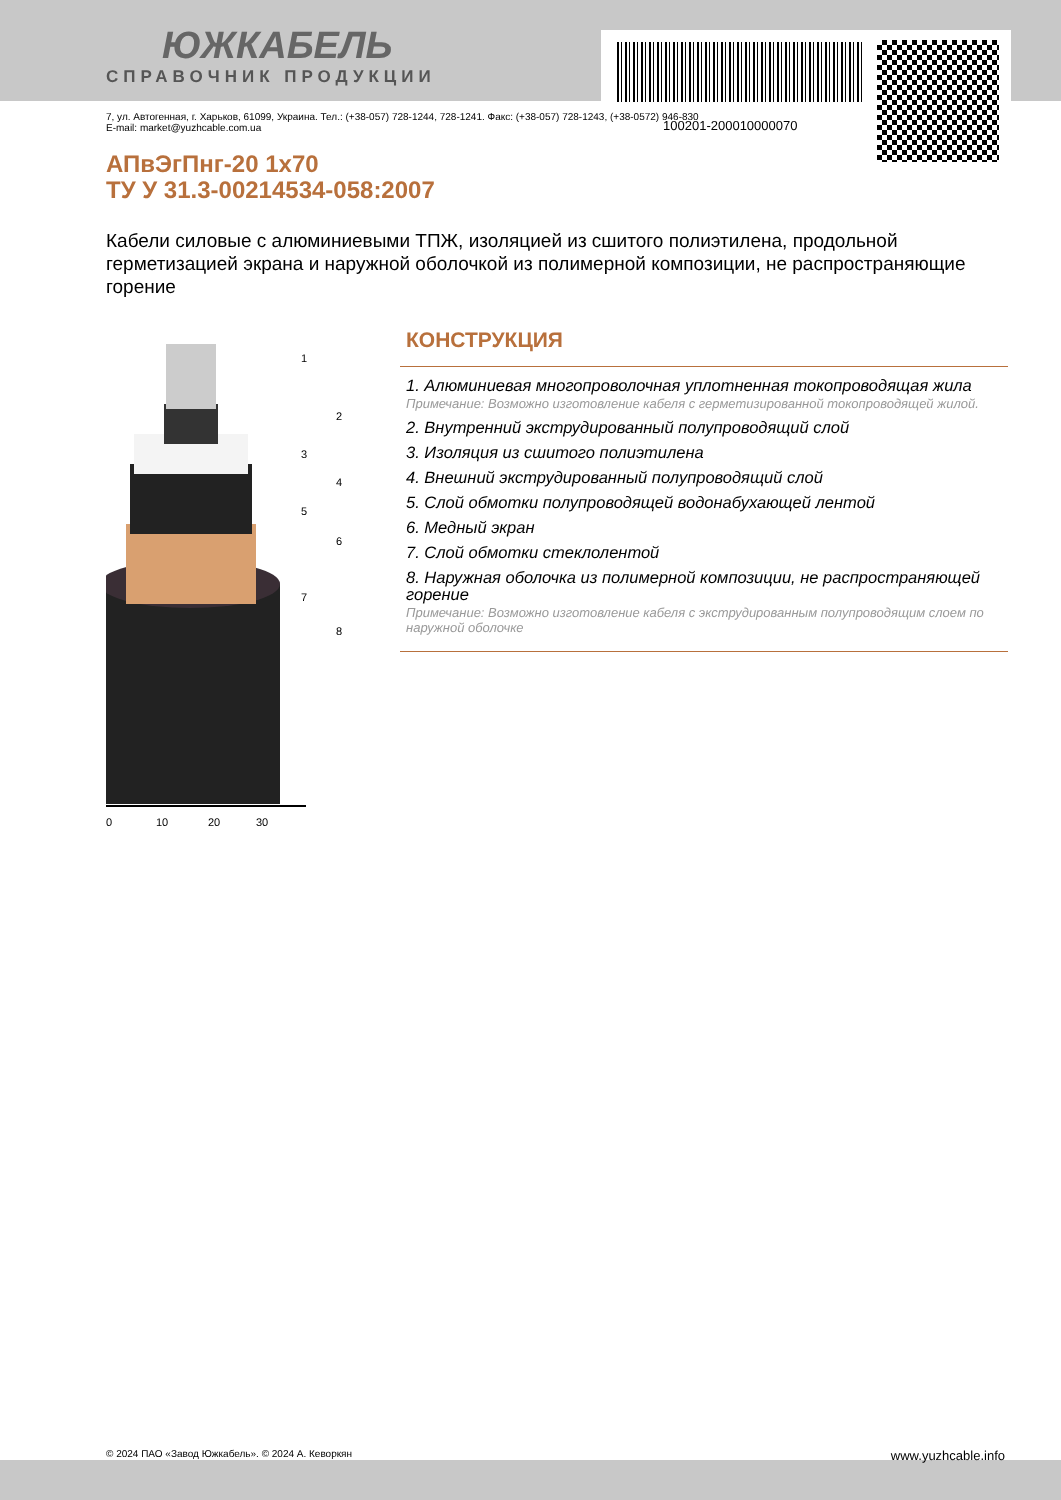100201-200010000070
ЮЖКАБЕЛЬ
СПРАВОЧНИК ПРОДУКЦИИ
7, ул. Автогенная, г. Харьков, 61099, Украина. Тел.: (+38-057) 728-1244, 728-1241. Факс: (+38-057) 728-1243, (+38-0572) 946-830
E-mail: market@yuzhcable.com.ua
АПвЭгПнг-20 1x70
ТУ У 31.3-00214534-058:2007
Кабели силовые с алюминиевыми ТПЖ, изоляцией из сшитого полиэтилена, продольной герметизацией экрана и наружной оболочкой из полимерной композиции, не распространяющие горение
0
10
20
30
1
2
3
4
5
6
7
8
КОНСТРУКЦИЯ
1. Алюминиевая многопроволочная уплотненная токопроводящая жила
Примечание: Возможно изготовление кабеля с герметизированной токопроводящей жилой.
2. Внутренний экструдированный полупроводящий слой
3. Изоляция из сшитого полиэтилена
4. Внешний экструдированный полупроводящий слой
5. Слой обмотки полупроводящей водонабухающей лентой
6. Медный экран
7. Слой обмотки стеклолентой
8. Наружная оболочка из полимерной композиции, не распространяющей горение
Примечание: Возможно изготовление кабеля с экструдированным полупроводящим слоем по наружной оболочке
© 2024 ПАО «Завод Южкабель». © 2024 А. Кеворкян www.yuzhcable.info